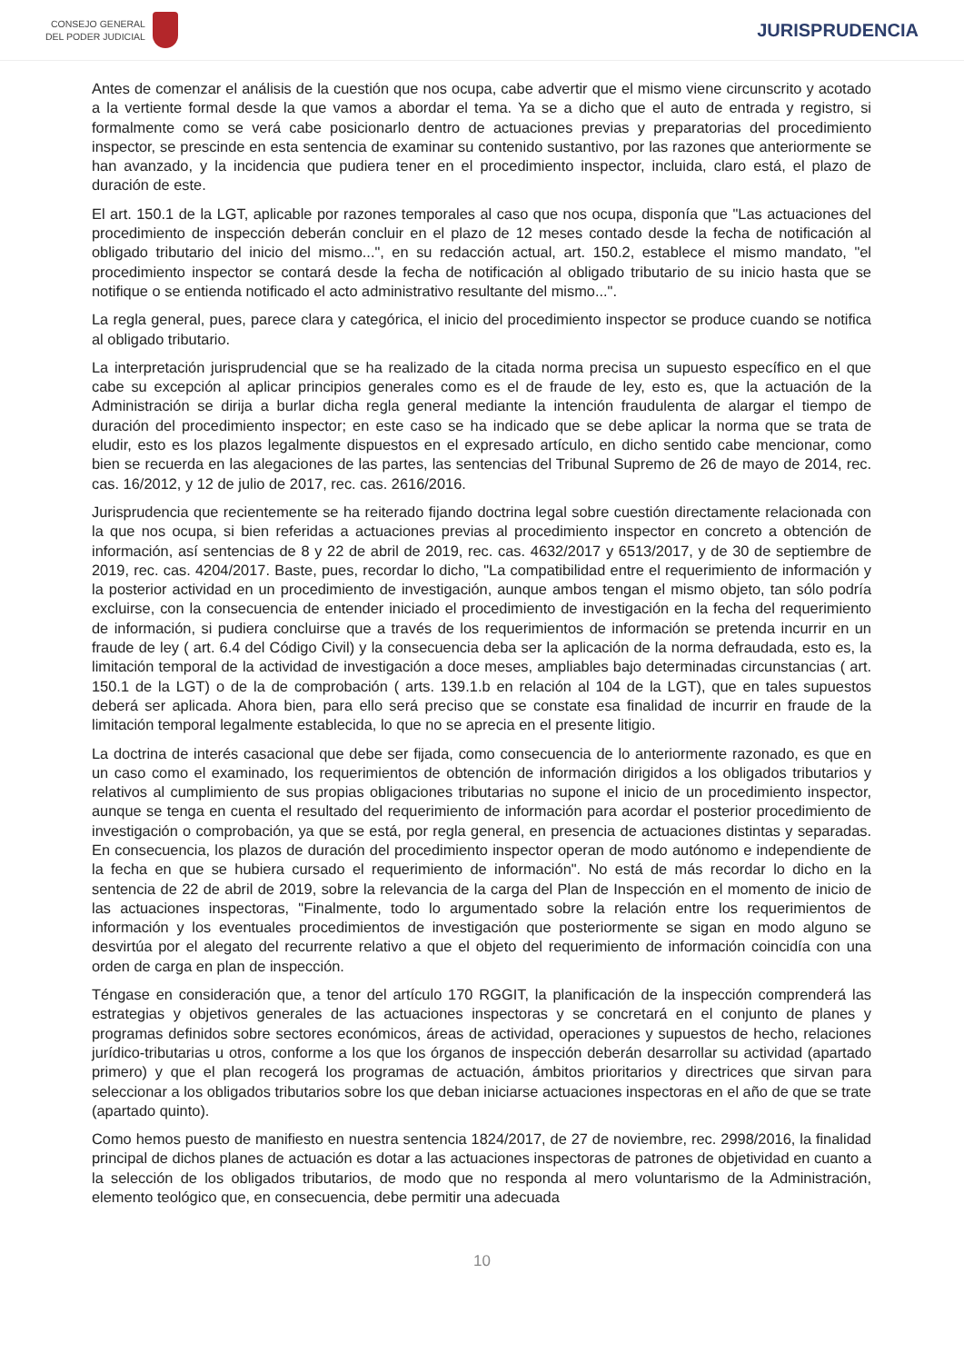CONSEJO GENERAL
DEL PODER JUDICIAL
JURISPRUDENCIA
Antes de comenzar el análisis de la cuestión que nos ocupa, cabe advertir que el mismo viene circunscrito y acotado a la vertiente formal desde la que vamos a abordar el tema. Ya se a dicho que el auto de entrada y registro, si formalmente como se verá cabe posicionarlo dentro de actuaciones previas y preparatorias del procedimiento inspector, se prescinde en esta sentencia de examinar su contenido sustantivo, por las razones que anteriormente se han avanzado, y la incidencia que pudiera tener en el procedimiento inspector, incluida, claro está, el plazo de duración de este.
El art. 150.1 de la LGT, aplicable por razones temporales al caso que nos ocupa, disponía que "Las actuaciones del procedimiento de inspección deberán concluir en el plazo de 12 meses contado desde la fecha de notificación al obligado tributario del inicio del mismo...", en su redacción actual, art. 150.2, establece el mismo mandato, "el procedimiento inspector se contará desde la fecha de notificación al obligado tributario de su inicio hasta que se notifique o se entienda notificado el acto administrativo resultante del mismo...".
La regla general, pues, parece clara y categórica, el inicio del procedimiento inspector se produce cuando se notifica al obligado tributario.
La interpretación jurisprudencial que se ha realizado de la citada norma precisa un supuesto específico en el que cabe su excepción al aplicar principios generales como es el de fraude de ley, esto es, que la actuación de la Administración se dirija a burlar dicha regla general mediante la intención fraudulenta de alargar el tiempo de duración del procedimiento inspector; en este caso se ha indicado que se debe aplicar la norma que se trata de eludir, esto es los plazos legalmente dispuestos en el expresado artículo, en dicho sentido cabe mencionar, como bien se recuerda en las alegaciones de las partes, las sentencias del Tribunal Supremo de 26 de mayo de 2014, rec. cas. 16/2012, y 12 de julio de 2017, rec. cas. 2616/2016.
Jurisprudencia que recientemente se ha reiterado fijando doctrina legal sobre cuestión directamente relacionada con la que nos ocupa, si bien referidas a actuaciones previas al procedimiento inspector en concreto a obtención de información, así sentencias de 8 y 22 de abril de 2019, rec. cas. 4632/2017 y 6513/2017, y de 30 de septiembre de 2019, rec. cas. 4204/2017. Baste, pues, recordar lo dicho, "La compatibilidad entre el requerimiento de información y la posterior actividad en un procedimiento de investigación, aunque ambos tengan el mismo objeto, tan sólo podría excluirse, con la consecuencia de entender iniciado el procedimiento de investigación en la fecha del requerimiento de información, si pudiera concluirse que a través de los requerimientos de información se pretenda incurrir en un fraude de ley ( art. 6.4 del Código Civil) y la consecuencia deba ser la aplicación de la norma defraudada, esto es, la limitación temporal de la actividad de investigación a doce meses, ampliables bajo determinadas circunstancias ( art. 150.1 de la LGT) o de la de comprobación ( arts. 139.1.b en relación al 104 de la LGT), que en tales supuestos deberá ser aplicada. Ahora bien, para ello será preciso que se constate esa finalidad de incurrir en fraude de la limitación temporal legalmente establecida, lo que no se aprecia en el presente litigio.
La doctrina de interés casacional que debe ser fijada, como consecuencia de lo anteriormente razonado, es que en un caso como el examinado, los requerimientos de obtención de información dirigidos a los obligados tributarios y relativos al cumplimiento de sus propias obligaciones tributarias no supone el inicio de un procedimiento inspector, aunque se tenga en cuenta el resultado del requerimiento de información para acordar el posterior procedimiento de investigación o comprobación, ya que se está, por regla general, en presencia de actuaciones distintas y separadas. En consecuencia, los plazos de duración del procedimiento inspector operan de modo autónomo e independiente de la fecha en que se hubiera cursado el requerimiento de información". No está de más recordar lo dicho en la sentencia de 22 de abril de 2019, sobre la relevancia de la carga del Plan de Inspección en el momento de inicio de las actuaciones inspectoras, "Finalmente, todo lo argumentado sobre la relación entre los requerimientos de información y los eventuales procedimientos de investigación que posteriormente se sigan en modo alguno se desvirtúa por el alegato del recurrente relativo a que el objeto del requerimiento de información coincidía con una orden de carga en plan de inspección.
Téngase en consideración que, a tenor del artículo 170 RGGIT, la planificación de la inspección comprenderá las estrategias y objetivos generales de las actuaciones inspectoras y se concretará en el conjunto de planes y programas definidos sobre sectores económicos, áreas de actividad, operaciones y supuestos de hecho, relaciones jurídico-tributarias u otros, conforme a los que los órganos de inspección deberán desarrollar su actividad (apartado primero) y que el plan recogerá los programas de actuación, ámbitos prioritarios y directrices que sirvan para seleccionar a los obligados tributarios sobre los que deban iniciarse actuaciones inspectoras en el año de que se trate (apartado quinto).
Como hemos puesto de manifiesto en nuestra sentencia 1824/2017, de 27 de noviembre, rec. 2998/2016, la finalidad principal de dichos planes de actuación es dotar a las actuaciones inspectoras de patrones de objetividad en cuanto a la selección de los obligados tributarios, de modo que no responda al mero voluntarismo de la Administración, elemento teológico que, en consecuencia, debe permitir una adecuada
10